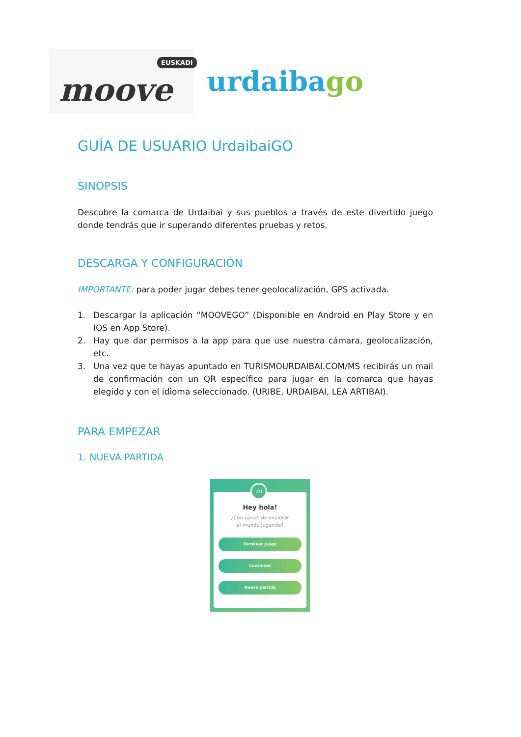EUSKADI
moove
urdaibago
GUÍA DE USUARIO UrdaibaiGO
SINOPSIS
Descubre la comarca de Urdaibai y sus pueblos a través de este divertido juego donde tendrás que ir superando diferentes pruebas y retos.
DESCARGA Y CONFIGURACIÓN
IMPORTANTE: para poder jugar debes tener geolocalización, GPS activada.
1. Descargar la aplicación “MOOVEGO” (Disponible en Android en Play Store y en IOS en App Store).
2. Hay que dar permisos a la app para que use nuestra cámara, geolocalización, etc.
3. Una vez que te hayas apuntado en TURISMOURDAIBAI.COM/MS recibirás un mail de confirmación con un QR específico para jugar en la comarca que hayas elegido y con el idioma seleccionado. (URIBE, URDAIBAI, LEA ARTIBAI).
PARA EMPEZAR
1. NUEVA PARTIDA
m
Hey hola!
¿Con ganas de explorar
el mundo jugando?
Terminar juego
Continuar
Nueva partida